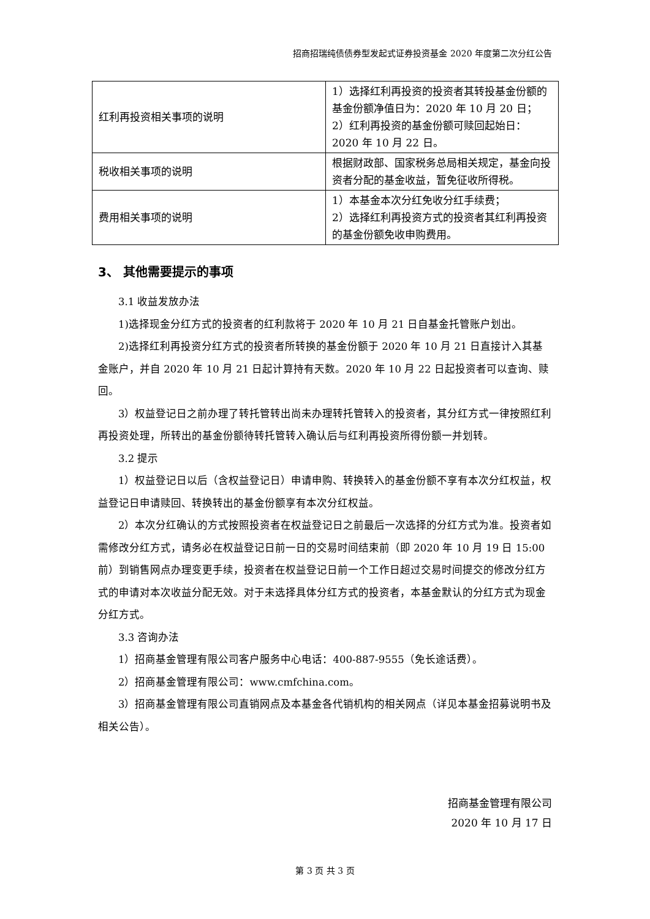招商招瑞纯债债券型发起式证券投资基金 2020 年度第二次分红公告
| 红利再投资相关事项的说明 | 1）选择红利再投资的投资者其转投基金份额的基金份额净值日为：2020 年 10 月 20 日； 2）红利再投资的基金份额可赎回起始日：2020 年 10 月 22 日。 |
| 税收相关事项的说明 | 根据财政部、国家税务总局相关规定，基金向投资者分配的基金收益，暂免征收所得税。 |
| 费用相关事项的说明 | 1）本基金本次分红免收分红手续费； 2）选择红利再投资方式的投资者其红利再投资的基金份额免收申购费用。 |
3、 其他需要提示的事项
3.1 收益发放办法
1)选择现金分红方式的投资者的红利款将于 2020 年 10 月 21 日自基金托管账户划出。
2)选择红利再投资分红方式的投资者所转换的基金份额于 2020 年 10 月 21 日直接计入其基金账户，并自 2020 年 10 月 21 日起计算持有天数。2020 年 10 月 22 日起投资者可以查询、赎回。
3）权益登记日之前办理了转托管转出尚未办理转托管转入的投资者，其分红方式一律按照红利再投资处理，所转出的基金份额待转托管转入确认后与红利再投资所得份额一并划转。
3.2 提示
1）权益登记日以后（含权益登记日）申请申购、转换转入的基金份额不享有本次分红权益，权益登记日申请赎回、转换转出的基金份额享有本次分红权益。
2）本次分红确认的方式按照投资者在权益登记日之前最后一次选择的分红方式为准。投资者如需修改分红方式，请务必在权益登记日前一日的交易时间结束前（即 2020 年 10 月 19 日 15:00 前）到销售网点办理变更手续，投资者在权益登记日前一个工作日超过交易时间提交的修改分红方式的申请对本次收益分配无效。对于未选择具体分红方式的投资者，本基金默认的分红方式为现金分红方式。
3.3 咨询办法
1）招商基金管理有限公司客户服务中心电话：400-887-9555（免长途话费）。
2）招商基金管理有限公司：www.cmfchina.com。
3）招商基金管理有限公司直销网点及本基金各代销机构的相关网点（详见本基金招募说明书及相关公告）。
招商基金管理有限公司
2020 年 10 月 17 日
第 3 页 共 3 页